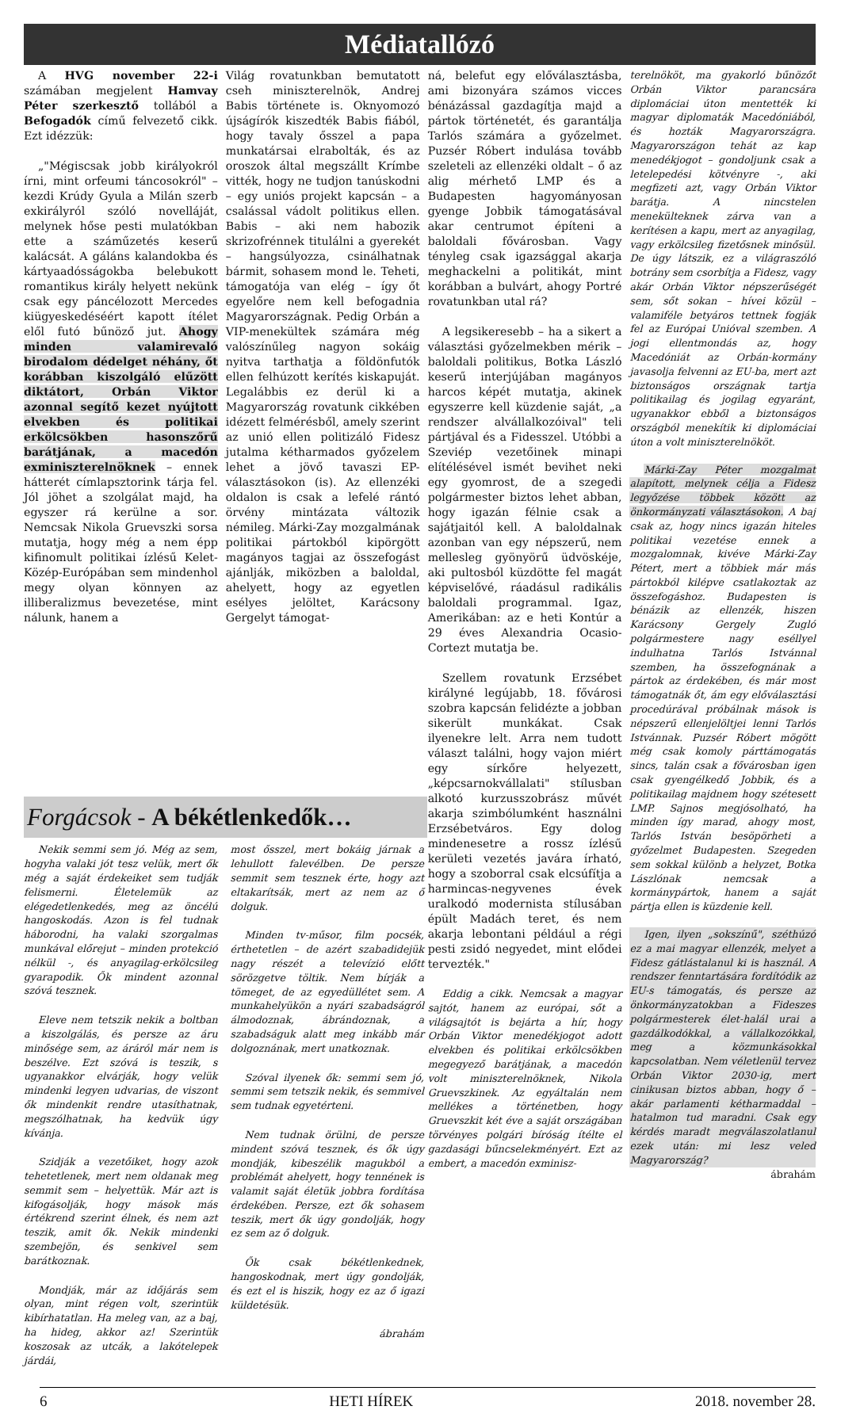Médiatallózó
A HVG november 22-i számában megjelent Hamvay Péter szerkesztő tollából a Befogadók című felvezető cikk. Ezt idézzük:
„"Mégiscsak jobb királyokról írni, mint orfeumi táncosokról" – kezdi Krúdy Gyula a Milán szerb exkirályról szóló novelláját, melynek hőse pesti mulatókban ette a száműzetés keserű kalácsát. A gáláns kalandokba és kártyaadósságokba belebukott romantikus király helyett nekünk csak egy páncélozott Mercedes kiügyeskedéséért kapott ítélet elől futó bűnöző jut. Ahogy minden valamirevaló birodalom dédelget néhány, őt korábban kiszolgáló elűzött diktátort, Orbán Viktor azonnal segítő kezet nyújtott elvekben és politikai erkölcsökben hasonszőrű barátjának, a macedón exminiszterelnöknek – ennek hátterét címlapsztorink tárja fel. Jól jöhet a szolgálat majd, ha egyszer rá kerülne a sor. Nemcsak Nikola Gruevszki sorsa mutatja, hogy még a nem épp kifinomult politikai ízlésű Kelet-Közép-Európában sem mindenhol megy olyan könnyen az illiberalizmus bevezetése, mint nálunk, hanem a
Világ rovatunkban bemutatott cseh miniszterelnök, Andrej Babis története is. Oknyomozó újságírók kiszedték Babis fiából, hogy tavaly ősszel a papa munkatársai elrabolták, és az oroszok által megszállt Krímbe vitték, hogy ne tudjon tanúskodni – egy uniós projekt kapcsán – a csalással vádolt politikus ellen. Babis – aki nem habozik skrizofrénnek titulálni a gyerekét – hangsúlyozza, csinálhatnak bármit, sohasem mond le. Teheti, támogatója van elég – így őt egyelőre nem kell befogadnia Magyarországnak. Pedig Orbán a VIP-menekültek számára még valószínűleg nagyon sokáig nyitva tarthatja a földönfutók ellen felhúzott kerítés kiskapuját. Legalábbis ez derül ki a Magyarország rovatunk cikkében idézett felmérésből, amely szerint az unió ellen politizáló Fidesz jutalma kétharmados győzelem lehet a jövő tavaszi EP-választásokon (is). Az ellenzéki oldalon is csak a lefelé rántó örvény mintázata változik némileg. Márki-Zay mozgalmának politikai pártokból kipörgött magányos tagjai az összefogást ajánlják, miközben a baloldal, ahelyett, hogy az egyetlen esélyes jelöltet, Karácsony Gergelyt támogat-
ná, belefut egy előválasztásba, ami bizonyára számos vicces bénázással gazdagítja majd a pártok történetét, és garantálja Tarlós számára a győzelmet. Puzsér Róbert indulása tovább szeleteli az ellenzéki oldalt – ő az alig mérhető LMP és a Budapesten hagyományosan gyenge Jobbik támogatásával akar centrumot építeni a baloldali fővárosban. Vagy tényleg csak igazsággal akarja meghackelni a politikát, mint korábban a bulvárt, ahogy Portré rovatunkban utal rá?
A legsikeresebb – ha a sikert a választási győzelmekben mérik – baloldali politikus, Botka László keserű interjújában magányos harcos képét mutatja, akinek egyszerre kell küzdenie saját, „a rendszer alvállalkozóival" teli pártjával és a Fidesszel. Utóbbi a Szeviép vezetőinek minapi elítélésével ismét bevihet neki egy gyomrost, de a szegedi polgármester biztos lehet abban, hogy igazán félnie csak a sajátjaitól kell. A baloldalnak azonban van egy népszerű, nem mellesleg gyönyörű üdvöskéje, aki pultosból küzdötte fel magát képviselővé, ráadásul radikális baloldali programmal. Igaz, Amerikában: az e heti Kontúr a 29 éves Alexandria Ocasio-Cortezt mutatja be.
Szellem rovatunk Erzsébet királyné legújabb, 18. fővárosi szobra kapcsán felidézte a jobban sikerült munkákat. Csak ilyenekre lelt. Arra nem tudott választ találni, hogy vajon miért egy sírkőre helyezett, „képcsarnokvállalati" stílusban alkotó kurzusszobrász művét akarja szimbólumként használni Erzsébetváros. Egy dolog mindenesetre a rossz ízlésű kerületi vezetés javára írható, hogy a szoborral csak elcsúfítja a harmincas-negyvenes évek uralkodó modernista stílusában épült Madách teret, és nem akarja lebontani például a régi pesti zsidó negyedet, mint elődei tervezték."
Eddig a cikk. Nemcsak a magyar sajtót, hanem az európai, sőt a világsajtót is bejárta a hír, hogy Orbán Viktor menedékjogot adott elvekben és politikai erkölcsökben megegyező barátjának, a macedón volt miniszterelnöknek, Nikola Gruevszkinek. Az egyáltalán nem mellékes a történetben, hogy Gruevszkit két éve a saját országában törvényes polgári bíróság ítélte el gazdasági bűncselekményért. Ezt az embert, a macedón exminisz-
Forgácsok - A békétlenkedők…
Nekik semmi sem jó. Még az sem, hogyha valaki jót tesz velük, mert ők még a saját érdekeiket sem tudják felismerni. Életelemük az elégedetlenkedés, meg az öncélú hangoskodás. Azon is fel tudnak háborodni, ha valaki szorgalmas munkával előrejut – minden protekció nélkül -, és anyagilag-erkölcsileg gyarapodik. Ők mindent azonnal szóvá tesznek.
Eleve nem tetszik nekik a boltban a kiszolgálás, és persze az áru minősége sem, az áráról már nem is beszélve. Ezt szóvá is teszik, s ugyanakkor elvárják, hogy velük mindenki legyen udvarias, de viszont ők mindenkit rendre utasíthatnak, megszólhatnak, ha kedvük úgy kívánja.
Szidják a vezetőiket, hogy azok tehetetlenek, mert nem oldanak meg semmit sem – helyettük. Már azt is kifogásolják, hogy mások más értékrend szerint élnek, és nem azt teszik, amit ők. Nekik mindenki szembejön, és senkivel sem barátkoznak.
Mondják, már az időjárás sem olyan, mint régen volt, szerintük kibírhatatlan. Ha meleg van, az a baj, ha hideg, akkor az! Szerintük koszosak az utcák, a lakótelepek járdái,
most ősszel, mert bokáig járnak a lehullott falevélben. De persze semmit sem tesznek érte, hogy azt eltakarítsák, mert az nem az ő dolguk.
Minden tv-műsor, film pocsék, érthetetlen – de azért szabadidejük nagy részét a televízió előtt sörözgetve töltik. Nem bírják a tömeget, de az egyedüllétet sem. A munkahelyükön a nyári szabadságról álmodoznak, ábrándoznak, a szabadságuk alatt meg inkább már dolgoznának, mert unatkoznak.
Szóval ilyenek ők: semmi sem jó, semmi sem tetszik nekik, és semmivel sem tudnak egyetérteni.
Nem tudnak örülni, de persze mindent szóvá tesznek, és ők úgy mondják, kibeszélik magukból a problémát ahelyett, hogy tennének is valamit saját életük jobbra fordítása érdekében. Persze, ezt ők sohasem teszik, mert ők úgy gondolják, hogy ez sem az ő dolguk.
Ők csak békétlenkednek, hangoskodnak, mert úgy gondolják, és ezt el is hiszik, hogy ez az ő igazi küldetésük.
ábrahám
terelnököt, ma gyakorló bűnözőt Orbán Viktor parancsára diplomáciai úton mentették ki magyar diplomaták Macedóniából, és hozták Magyarországra. Magyarországon tehát az kap menedékjogot – gondoljunk csak a letelepedési kötvényre -, aki megfizeti azt, vagy Orbán Viktor barátja. A nincstelen menekülteknek zárva van a kerítésen a kapu, mert az anyagilag, vagy erkölcsileg fizetősnek minősül. De úgy látszik, ez a világraszóló botrány sem csorbítja a Fidesz, vagy akár Orbán Viktor népszerűségét sem, sőt sokan – hívei közül – valamiféle betyáros tettnek fogják fel az Európai Unióval szemben. A jogi ellentmondás az, hogy Macedóniát az Orbán-kormány javasolja felvenni az EU-ba, mert azt biztonságos országnak tartja politikailag és jogilag egyaránt, ugyanakkor ebből a biztonságos országból menekítik ki diplomáciai úton a volt miniszterelnököt.
Márki-Zay Péter mozgalmat alapított, melynek célja a Fidesz legyőzése többek között az önkormányzati választásokon. A baj csak az, hogy nincs igazán hiteles politikai vezetése ennek a mozgalomnak, kivéve Márki-Zay Pétert, mert a többiek már más pártokból kilépve csatlakoztak az összefogáshoz. Budapesten is bénázik az ellenzék, hiszen Karácsony Gergely Zugló polgármestere nagy eséllyel indulhatna Tarlós Istvánnal szemben, ha összefognának a pártok az érdekében, és már most támogatnák őt, ám egy előválasztási procedúrával próbálnak mások is népszerű ellenjelöltjei lenni Tarlós Istvánnak. Puzsér Róbert mögött még csak komoly párttámogatás sincs, talán csak a fővárosban igen csak gyengélkedő Jobbik, és a politikailag majdnem hogy szétesett LMP. Sajnos megjósolható, ha minden így marad, ahogy most, Tarlós István besöpörheti a győzelmet Budapesten. Szegeden sem sokkal különb a helyzet, Botka Lászlónak nemcsak a kormánypártok, hanem a saját pártja ellen is küzdenie kell.
Igen, ilyen „sokszínű", széthúzó ez a mai magyar ellenzék, melyet a Fidesz gátlástalanul ki is használ. A rendszer fenntartására fordítódik az EU-s támogatás, és persze az önkormányzatokban a Fideszes polgármesterek élet-halál urai a gazdálkodókkal, a vállalkozókkal, meg a közmunkásokkal kapcsolatban. Nem véletlenül tervez Orbán Viktor 2030-ig, mert cinikusan biztos abban, hogy ő – akár parlamenti kétharmaddal – hatalmon tud maradni. Csak egy kérdés maradt megválaszolatlanul ezek után: mi lesz veled Magyarország?
ábrahám
6 HETI HÍREK 2018. november 28.